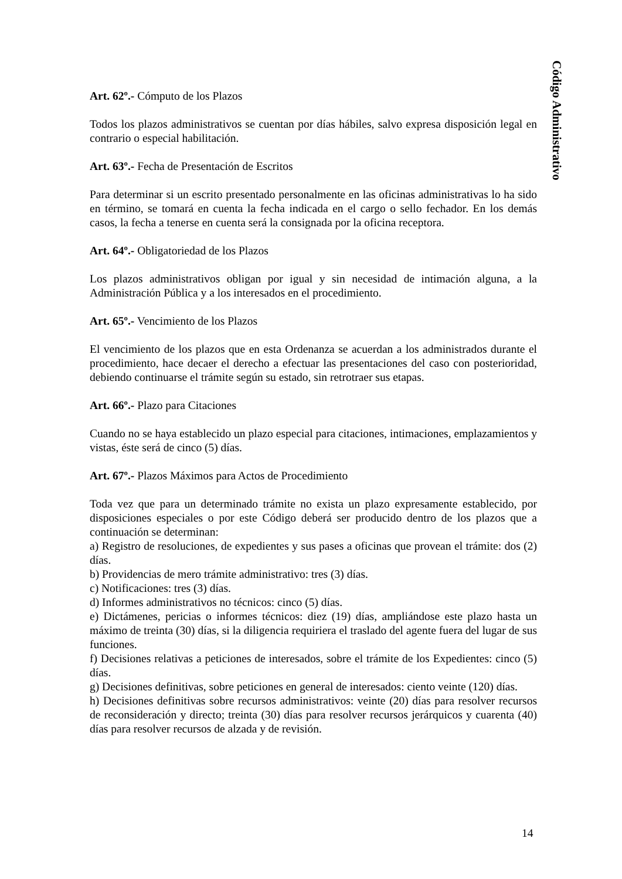Código Administrativo
Art. 62º.- Cómputo de los Plazos
Todos los plazos administrativos se cuentan por días hábiles, salvo expresa disposición legal en contrario o especial habilitación.
Art. 63º.- Fecha de Presentación de Escritos
Para determinar si un escrito presentado personalmente en las oficinas administrativas lo ha sido en término, se tomará en cuenta la fecha indicada en el cargo o sello fechador. En los demás casos, la fecha a tenerse en cuenta será la consignada por la oficina receptora.
Art. 64º.- Obligatoriedad de los Plazos
Los plazos administrativos obligan por igual y sin necesidad de intimación alguna, a la Administración Pública y a los interesados en el procedimiento.
Art. 65º.- Vencimiento de los Plazos
El vencimiento de los plazos que en esta Ordenanza se acuerdan a los administrados durante el procedimiento, hace decaer el derecho a efectuar las presentaciones del caso con posterioridad, debiendo continuarse el trámite según su estado, sin retrotraer sus etapas.
Art. 66º.- Plazo para Citaciones
Cuando no se haya establecido un plazo especial para citaciones, intimaciones, emplazamientos y vistas, éste será de cinco (5) días.
Art. 67º.- Plazos Máximos para Actos de Procedimiento
Toda vez que para un determinado trámite no exista un plazo expresamente establecido, por disposiciones especiales o por este Código deberá ser producido dentro de los plazos que a continuación se determinan:
a) Registro de resoluciones, de expedientes y sus pases a oficinas que provean el trámite: dos (2) días.
b) Providencias de mero trámite administrativo: tres (3) días.
c) Notificaciones: tres (3) días.
d) Informes administrativos no técnicos: cinco (5) días.
e) Dictámenes, pericias o informes técnicos: diez (19) días, ampliándose este plazo hasta un máximo de treinta (30) días, si la diligencia requiriera el traslado del agente fuera del lugar de sus funciones.
f) Decisiones relativas a peticiones de interesados, sobre el trámite de los Expedientes: cinco (5) días.
g) Decisiones definitivas, sobre peticiones en general de interesados: ciento veinte (120) días.
h) Decisiones definitivas sobre recursos administrativos: veinte (20) días para resolver recursos de reconsideración y directo; treinta (30) días para resolver recursos jerárquicos y cuarenta (40) días para resolver recursos de alzada y de revisión.
14